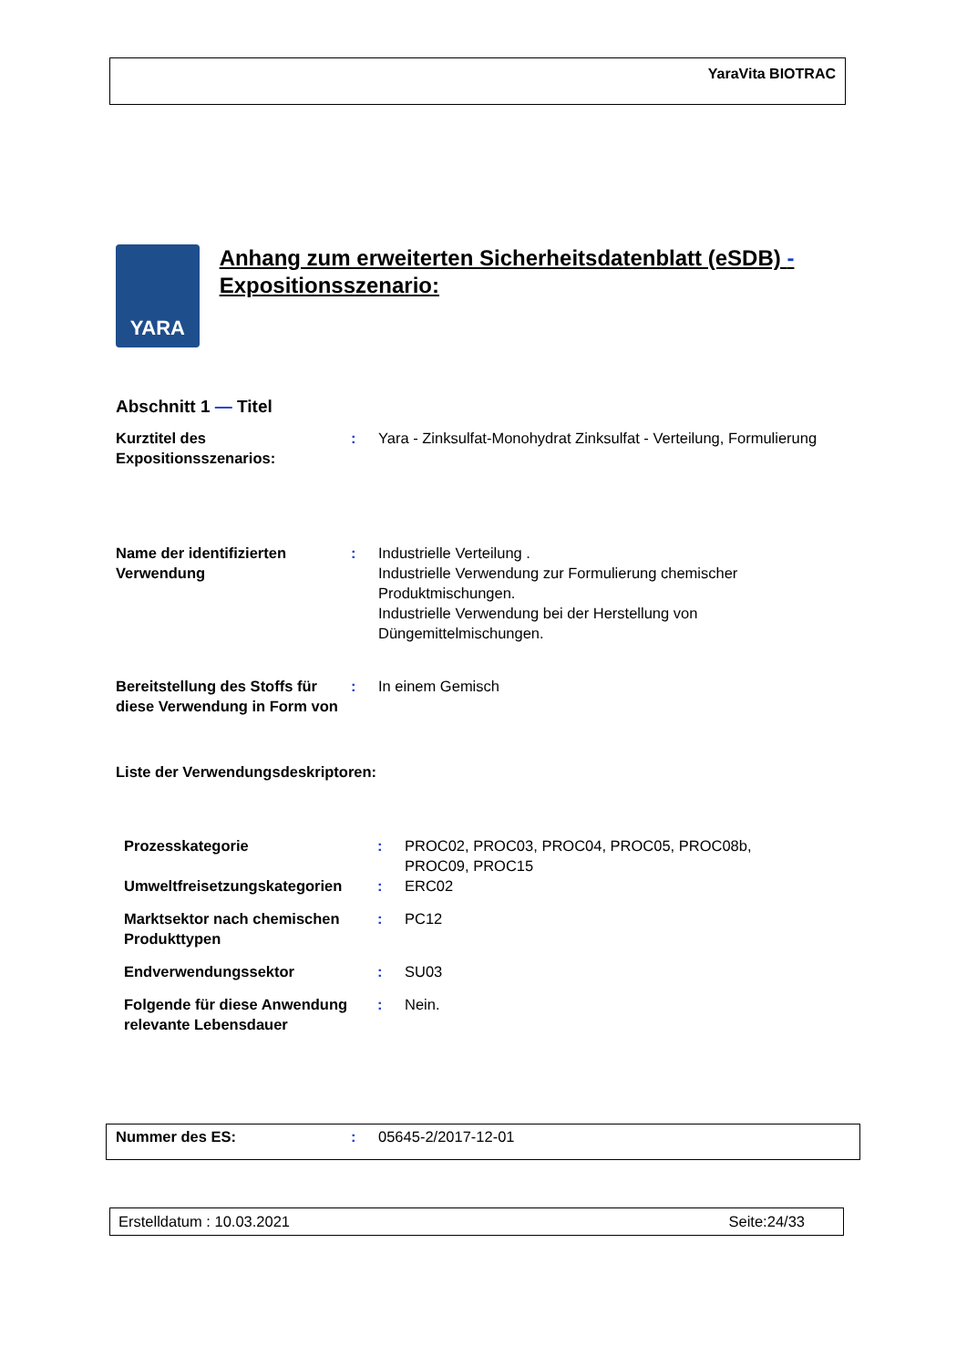YaraVita BIOTRAC
YARA
Anhang zum erweiterten Sicherheitsdatenblatt (eSDB) - Expositionsszenario:
Abschnitt 1 — Titel
| Kurztitel des Expositionsszenarios: | : | Yara - Zinksulfat-Monohydrat Zinksulfat - Verteilung, Formulierung |
| Name der identifizierten Verwendung | : | Industrielle Verteilung . Industrielle Verwendung zur Formulierung chemischer Produktmischungen. Industrielle Verwendung bei der Herstellung von Düngemittelmischungen. |
| Bereitstellung des Stoffs für diese Verwendung in Form von | : | In einem Gemisch |
Liste der Verwendungsdeskriptoren:
| Prozesskategorie | : | PROC02, PROC03, PROC04, PROC05, PROC08b, PROC09, PROC15 |
| Umweltfreisetzungskategorien | : | ERC02 |
| Marktsektor nach chemischen Produkttypen | : | PC12 |
| Endverwendungssektor | : | SU03 |
| Folgende für diese Anwendung relevante Lebensdauer | : | Nein. |
| Nummer des ES: | : | 05645-2/2017-12-01 |
Erstelldatum : 10.03.2021 Seite:24/33